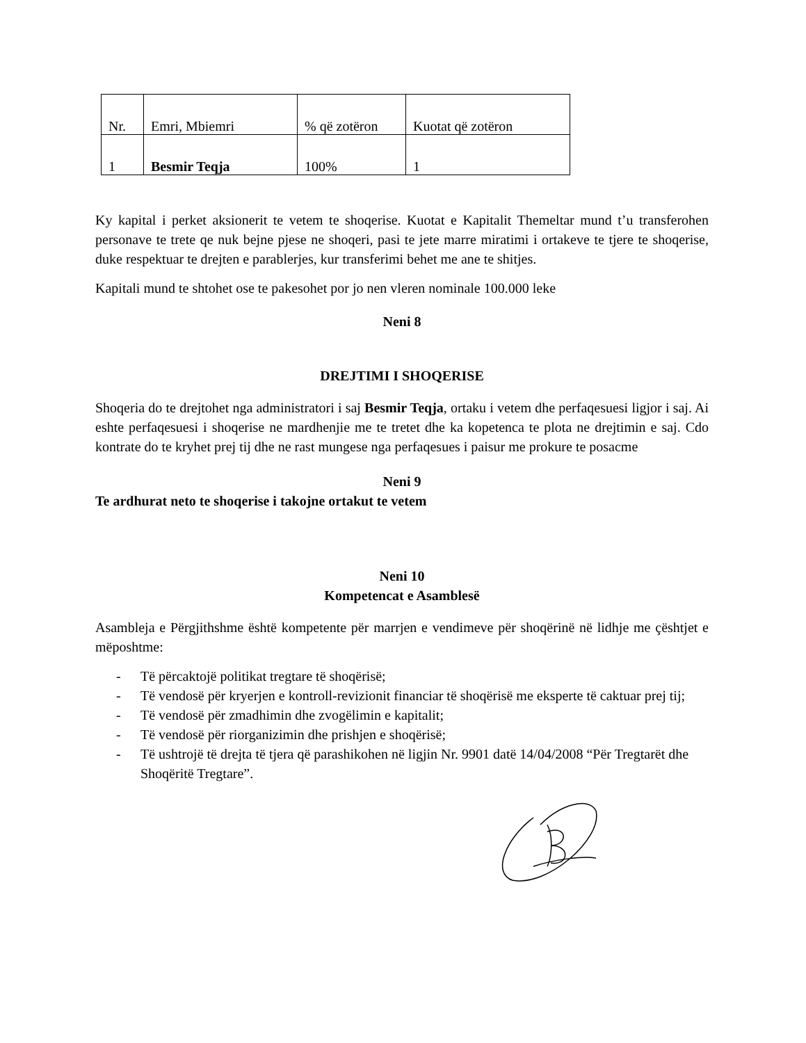| Nr. | Emri, Mbiemri | % që zotëron | Kuotat që zotëron |
| 1 | Besmir Teqja | 100% | 1 |
Ky kapital i perket aksionerit te vetem te shoqerise. Kuotat e Kapitalit Themeltar mund t’u transferohen personave te trete qe nuk bejne pjese ne shoqeri, pasi te jete marre miratimi i ortakeve te tjere te shoqerise, duke respektuar te drejten e parablerjes, kur transferimi behet me ane te shitjes.
Kapitali mund te shtohet ose te pakesohet por jo nen vleren nominale 100.000 leke
Neni 8
DREJTIMI I SHOQERISE
Shoqeria do te drejtohet nga administratori i saj Besmir Teqja, ortaku i vetem dhe perfaqesuesi ligjor i saj. Ai eshte perfaqesuesi i shoqerise ne mardhenjie me te tretet dhe ka kopetenca te plota ne drejtimin e saj. Cdo kontrate do te kryhet prej tij dhe ne rast mungese nga perfaqesues i paisur me prokure te posacme
Neni 9
Te ardhurat neto te shoqerise i takojne ortakut te vetem
Neni 10
Kompetencat e Asamblesë
Asambleja e Përgjithshme është kompetente për marrjen e vendimeve për shoqërinë në lidhje me çështjet e mëposhtme:
- Të përcaktojë politikat tregtare të shoqërisë;
- Të vendosë për kryerjen e kontroll-revizionit financiar të shoqërisë me eksperte të caktuar prej tij;
- Të vendosë për zmadhimin dhe zvogëlimin e kapitalit;
- Të vendosë për riorganizimin dhe prishjen e shoqërisë;
- Të ushtrojë të drejta të tjera që parashikohen në ligjin Nr. 9901 datë 14/04/2008 “Për Tregtarët dhe Shoqëritë Tregtare”.